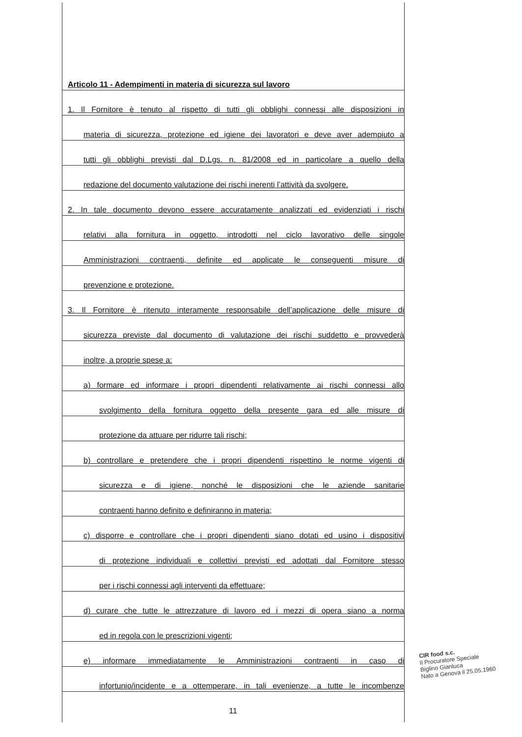Articolo 11 - Adempimenti in materia di sicurezza sul lavoro
1. Il Fornitore è tenuto al rispetto di tutti gli obblighi connessi alle disposizioni in
materia di sicurezza, protezione ed igiene dei lavoratori e deve aver adempiuto a
tutti gli obblighi previsti dal D.Lgs. n. 81/2008 ed in particolare a quello della
redazione del documento valutazione dei rischi inerenti l’attività da svolgere.
2. In tale documento devono essere accuratamente analizzati ed evidenziati i rischi
relativi alla fornitura in oggetto, introdotti nel ciclo lavorativo delle singole
Amministrazioni contraenti, definite ed applicate le conseguenti misure di
prevenzione e protezione.
3. Il Fornitore è ritenuto interamente responsabile dell’applicazione delle misure di
sicurezza previste dal documento di valutazione dei rischi suddetto e provvederà
inoltre, a proprie spese a:
a) formare ed informare i propri dipendenti relativamente ai rischi connessi allo
svolgimento della fornitura oggetto della presente gara ed alle misure di
protezione da attuare per ridurre tali rischi;
b) controllare e pretendere che i propri dipendenti rispettino le norme vigenti di
sicurezza e di igiene, nonché le disposizioni che le aziende sanitarie
contraenti hanno definito e definiranno in materia;
c) disporre e controllare che i propri dipendenti siano dotati ed usino i dispositivi
di protezione individuali e collettivi previsti ed adottati dal Fornitore stesso
per i rischi connessi agli interventi da effettuare;
d) curare che tutte le attrezzature di lavoro ed i mezzi di opera siano a norma
ed in regola con le prescrizioni vigenti;
e) informare immediatamente le Amministrazioni contraenti in caso di
infortunio/incidente e a ottemperare, in tali evenienze, a tutte le incombenze
11
CIR food s.c.
Il Procuratore Speciale
Biglino Gianluca
Nato a Genova il 25.05.1960